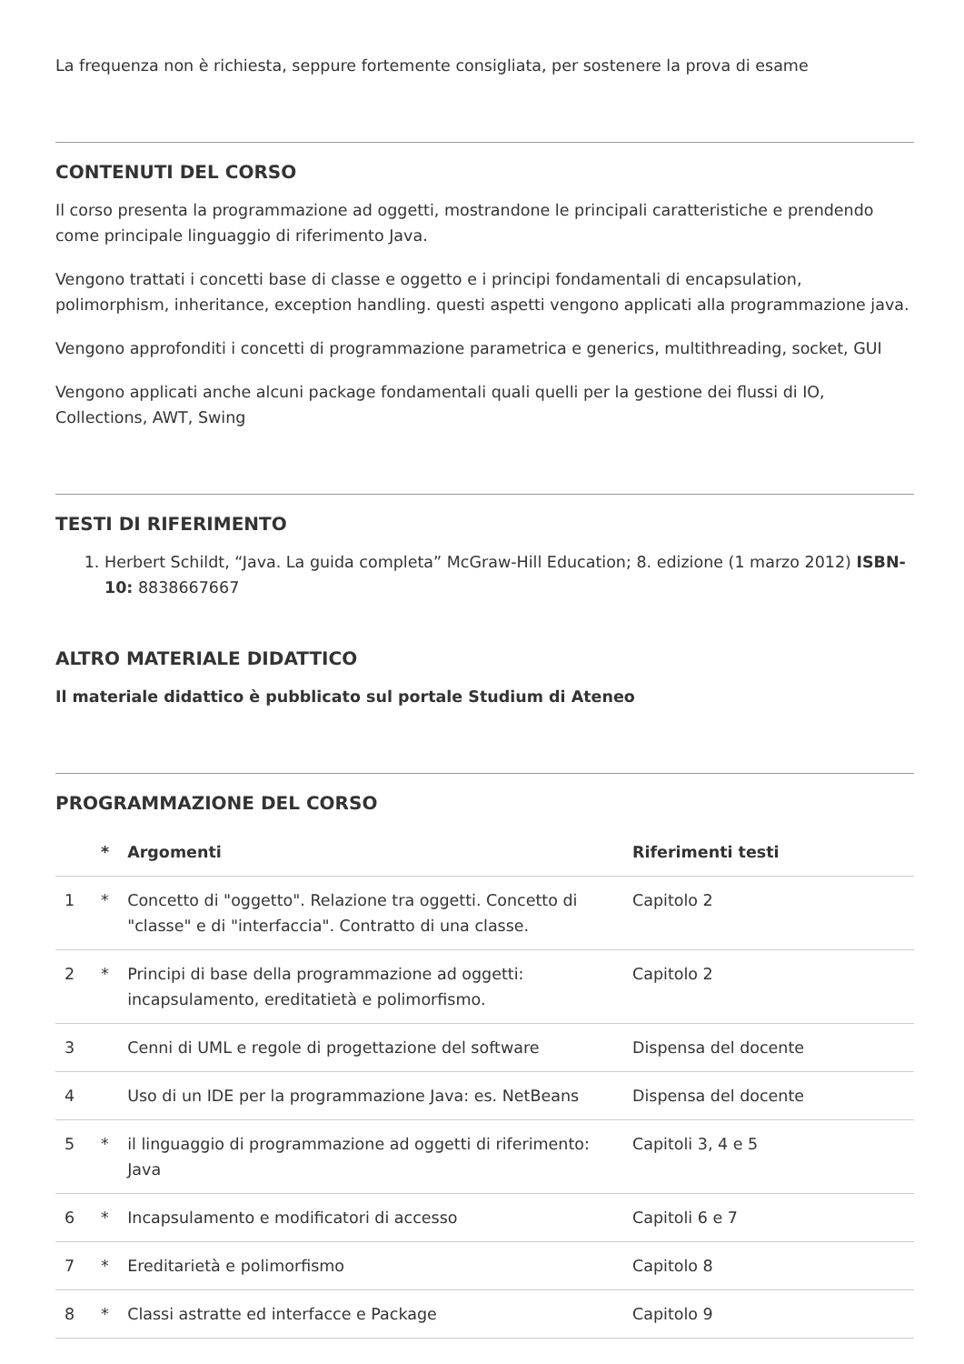La frequenza non è richiesta, seppure fortemente consigliata, per sostenere la prova di esame
CONTENUTI DEL CORSO
Il corso presenta la programmazione ad oggetti, mostrandone le principali caratteristiche e prendendo come principale linguaggio di riferimento Java.
Vengono trattati i concetti base di classe e oggetto e i principi fondamentali di encapsulation, polimorphism, inheritance, exception handling. questi aspetti vengono applicati alla programmazione java.
Vengono approfonditi i concetti di programmazione parametrica e generics, multithreading, socket, GUI
Vengono applicati anche alcuni package fondamentali quali quelli per la gestione dei flussi di IO, Collections, AWT, Swing
TESTI DI RIFERIMENTO
1. Herbert Schildt, “Java. La guida completa” McGraw-Hill Education; 8. edizione (1 marzo 2012) ISBN-10: 8838667667
ALTRO MATERIALE DIDATTICO
Il materiale didattico è pubblicato sul portale Studium di Ateneo
PROGRAMMAZIONE DEL CORSO
| | * | Argomenti | Riferimenti testi |
| --- | --- | --- | --- |
| 1 | * | Concetto di "oggetto". Relazione tra oggetti. Concetto di "classe" e di "interfaccia". Contratto di una classe. | Capitolo 2 |
| 2 | * | Principi di base della programmazione ad oggetti: incapsulamento, ereditatietà e polimorfismo. | Capitolo 2 |
| 3 | | Cenni di UML e regole di progettazione del software | Dispensa del docente |
| 4 | | Uso di un IDE per la programmazione Java: es. NetBeans | Dispensa del docente |
| 5 | * | il linguaggio di programmazione ad oggetti di riferimento: Java | Capitoli 3, 4 e 5 |
| 6 | * | Incapsulamento e modificatori di accesso | Capitoli 6 e 7 |
| 7 | * | Ereditarietà e polimorfismo | Capitolo 8 |
| 8 | * | Classi astratte ed interfacce e Package | Capitolo 9 |